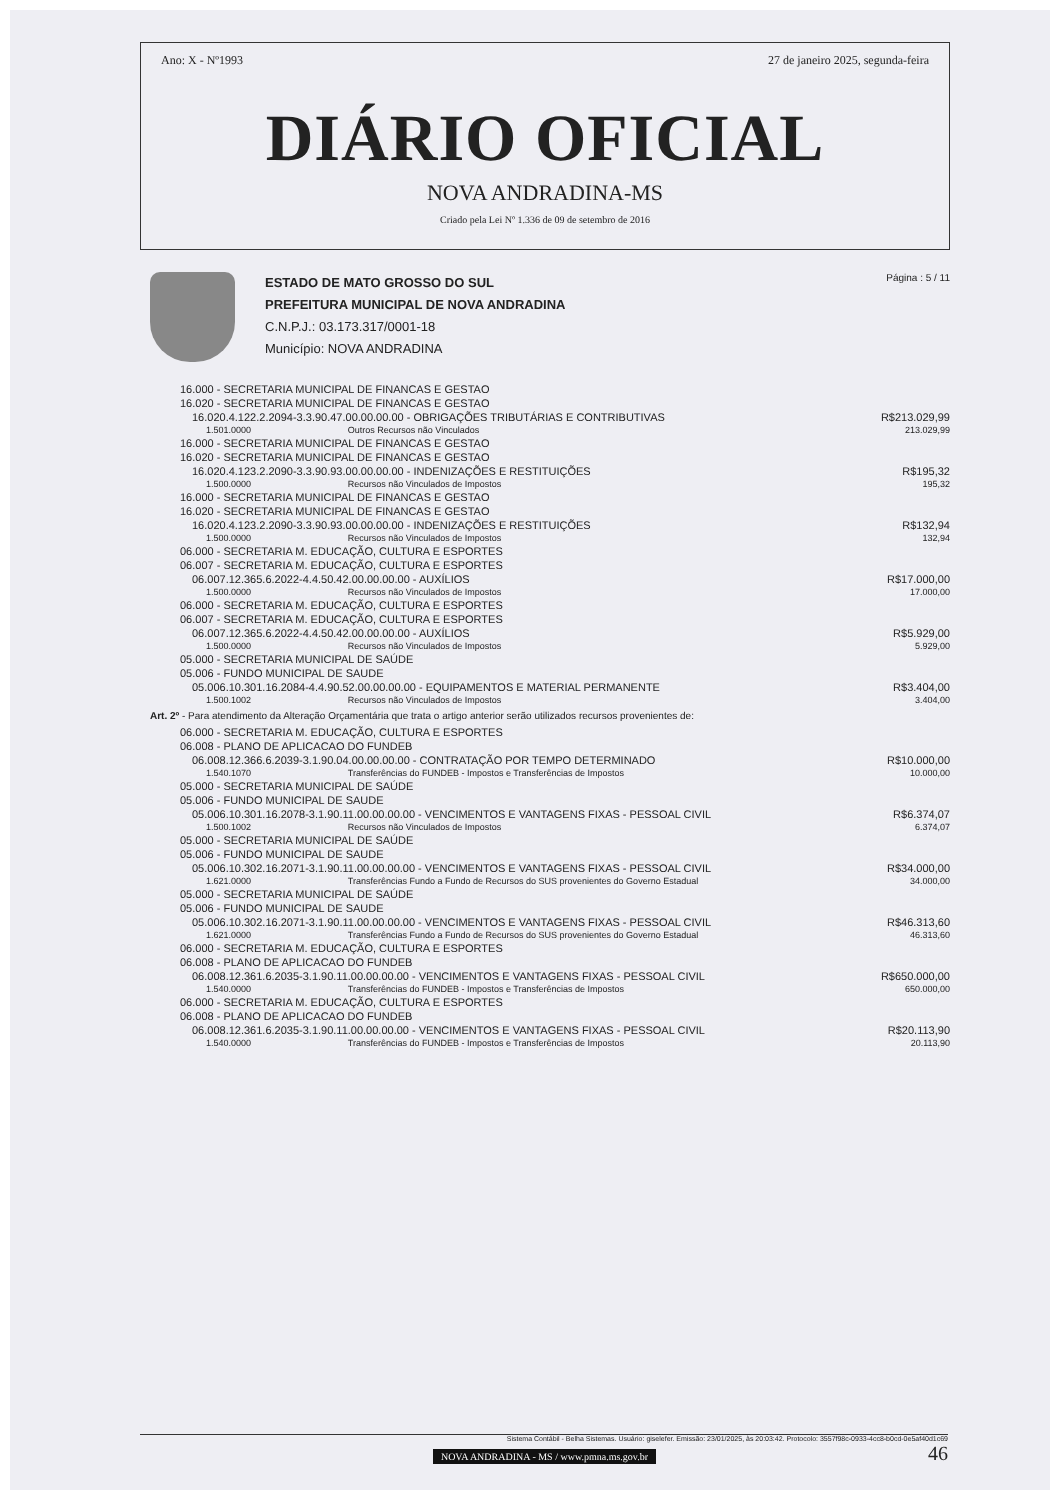Ano: X - Nº1993 27 de janeiro 2025, segunda-feira
DIÁRIO OFICIAL
NOVA ANDRADINA-MS
Criado pela Lei Nº 1.336 de 09 de setembro de 2016
ESTADO DE MATO GROSSO DO SUL
PREFEITURA MUNICIPAL DE NOVA ANDRADINA
C.N.P.J.: 03.173.317/0001-18
Município: NOVA ANDRADINA
Página : 5 / 11
| 16.000 - SECRETARIA MUNICIPAL DE FINANCAS E GESTAO | | |
| 16.020 - SECRETARIA MUNICIPAL DE FINANCAS E GESTAO | | |
| 16.020.4.122.2.2094-3.3.90.47.00.00.00.00 - OBRIGAÇÕES TRIBUTÁRIAS E CONTRIBUTIVAS | | R$213.029,99 |
| 1.501.0000 | Outros Recursos não Vinculados | 213.029,99 |
| 16.000 - SECRETARIA MUNICIPAL DE FINANCAS E GESTAO | | |
| 16.020 - SECRETARIA MUNICIPAL DE FINANCAS E GESTAO | | |
| 16.020.4.123.2.2090-3.3.90.93.00.00.00.00 - INDENIZAÇÕES E RESTITUIÇÕES | | R$195,32 |
| 1.500.0000 | Recursos não Vinculados de Impostos | 195,32 |
| 16.000 - SECRETARIA MUNICIPAL DE FINANCAS E GESTAO | | |
| 16.020 - SECRETARIA MUNICIPAL DE FINANCAS E GESTAO | | |
| 16.020.4.123.2.2090-3.3.90.93.00.00.00.00 - INDENIZAÇÕES E RESTITUIÇÕES | | R$132,94 |
| 1.500.0000 | Recursos não Vinculados de Impostos | 132,94 |
| 06.000 - SECRETARIA M. EDUCAÇÃO, CULTURA E ESPORTES | | |
| 06.007 - SECRETARIA M. EDUCAÇÃO, CULTURA E ESPORTES | | |
| 06.007.12.365.6.2022-4.4.50.42.00.00.00.00 - AUXÍLIOS | | R$17.000,00 |
| 1.500.0000 | Recursos não Vinculados de Impostos | 17.000,00 |
| 06.000 - SECRETARIA M. EDUCAÇÃO, CULTURA E ESPORTES | | |
| 06.007 - SECRETARIA M. EDUCAÇÃO, CULTURA E ESPORTES | | |
| 06.007.12.365.6.2022-4.4.50.42.00.00.00.00 - AUXÍLIOS | | R$5.929,00 |
| 1.500.0000 | Recursos não Vinculados de Impostos | 5.929,00 |
| 05.000 - SECRETARIA MUNICIPAL DE SAÚDE | | |
| 05.006 - FUNDO MUNICIPAL DE SAUDE | | |
| 05.006.10.301.16.2084-4.4.90.52.00.00.00.00 - EQUIPAMENTOS E MATERIAL PERMANENTE | | R$3.404,00 |
| 1.500.1002 | Recursos não Vinculados de Impostos | 3.404,00 |
| Art. 2º - Para atendimento da Alteração Orçamentária que trata o artigo anterior serão utilizados recursos provenientes de: | | |
| 06.000 - SECRETARIA M. EDUCAÇÃO, CULTURA E ESPORTES | | |
| 06.008 - PLANO DE APLICACAO DO FUNDEB | | |
| 06.008.12.366.6.2039-3.1.90.04.00.00.00.00 - CONTRATAÇÃO POR TEMPO DETERMINADO | | R$10.000,00 |
| 1.540.1070 | Transferências do FUNDEB - Impostos e Transferências de Impostos | 10.000,00 |
| 05.000 - SECRETARIA MUNICIPAL DE SAÚDE | | |
| 05.006 - FUNDO MUNICIPAL DE SAUDE | | |
| 05.006.10.301.16.2078-3.1.90.11.00.00.00.00 - VENCIMENTOS E VANTAGENS FIXAS - PESSOAL CIVIL | | R$6.374,07 |
| 1.500.1002 | Recursos não Vinculados de Impostos | 6.374,07 |
| 05.000 - SECRETARIA MUNICIPAL DE SAÚDE | | |
| 05.006 - FUNDO MUNICIPAL DE SAUDE | | |
| 05.006.10.302.16.2071-3.1.90.11.00.00.00.00 - VENCIMENTOS E VANTAGENS FIXAS - PESSOAL CIVIL | | R$34.000,00 |
| 1.621.0000 | Transferências Fundo a Fundo de Recursos do SUS provenientes do Governo Estadual | 34.000,00 |
| 05.000 - SECRETARIA MUNICIPAL DE SAÚDE | | |
| 05.006 - FUNDO MUNICIPAL DE SAUDE | | |
| 05.006.10.302.16.2071-3.1.90.11.00.00.00.00 - VENCIMENTOS E VANTAGENS FIXAS - PESSOAL CIVIL | | R$46.313,60 |
| 1.621.0000 | Transferências Fundo a Fundo de Recursos do SUS provenientes do Governo Estadual | 46.313,60 |
| 06.000 - SECRETARIA M. EDUCAÇÃO, CULTURA E ESPORTES | | |
| 06.008 - PLANO DE APLICACAO DO FUNDEB | | |
| 06.008.12.361.6.2035-3.1.90.11.00.00.00.00 - VENCIMENTOS E VANTAGENS FIXAS - PESSOAL CIVIL | | R$650.000,00 |
| 1.540.0000 | Transferências do FUNDEB - Impostos e Transferências de Impostos | 650.000,00 |
| 06.000 - SECRETARIA M. EDUCAÇÃO, CULTURA E ESPORTES | | |
| 06.008 - PLANO DE APLICACAO DO FUNDEB | | |
| 06.008.12.361.6.2035-3.1.90.11.00.00.00.00 - VENCIMENTOS E VANTAGENS FIXAS - PESSOAL CIVIL | | R$20.113,90 |
| 1.540.0000 | Transferências do FUNDEB - Impostos e Transferências de Impostos | 20.113,90 |
Sistema Contábil - Belha Sistemas. Usuário: giselefer. Emissão: 23/01/2025, às 20:03:42. Protocolo: 3557f98c-0933-4cc8-b0cd-0e5af40d1c69
NOVA ANDRADINA - MS / www.pmna.ms.gov.br 46